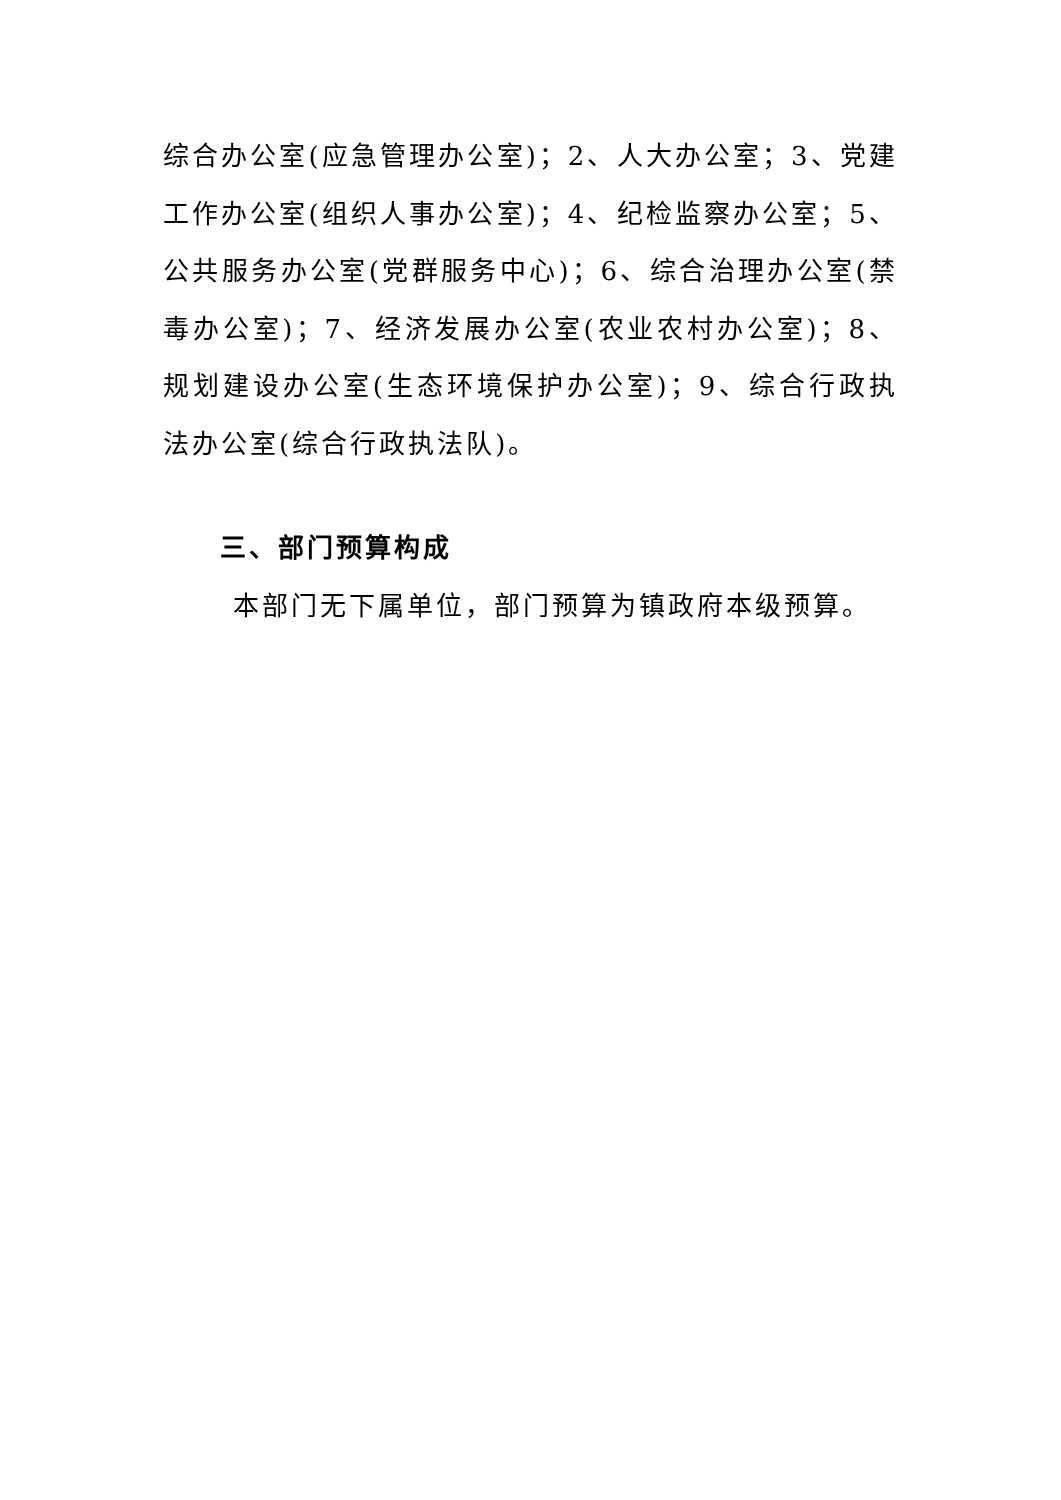综合办公室(应急管理办公室)；2、人大办公室；3、党建工作办公室(组织人事办公室)；4、纪检监察办公室；5、公共服务办公室(党群服务中心)；6、综合治理办公室(禁毒办公室)；7、经济发展办公室(农业农村办公室)；8、规划建设办公室(生态环境保护办公室)；9、综合行政执法办公室(综合行政执法队)。
三、部门预算构成
本部门无下属单位，部门预算为镇政府本级预算。